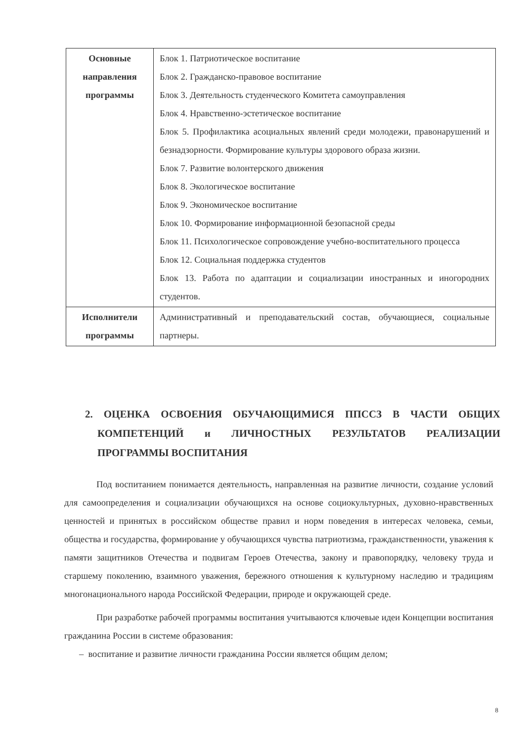| Основные направления программы | Блок 1. Патриотическое воспитание Блок 2. Гражданско-правовое воспитание Блок 3. Деятельность студенческого Комитета самоуправления Блок 4. Нравственно-эстетическое воспитание Блок 5. Профилактика асоциальных явлений среди молодежи, правонарушений и безнадзорности. Формирование культуры здорового образа жизни. Блок 7. Развитие волонтерского движения Блок 8. Экологическое воспитание Блок 9. Экономическое воспитание Блок 10. Формирование информационной безопасной среды Блок 11. Психологическое сопровождение учебно-воспитательного процесса Блок 12. Социальная поддержка студентов Блок 13. Работа по адаптации и социализации иностранных и иногородних студентов. |
| Исполнители программы | Административный и преподавательский состав, обучающиеся, социальные партнеры. |
2. ОЦЕНКА ОСВОЕНИЯ ОБУЧАЮЩИМИСЯ ППССЗ В ЧАСТИ ОБЩИХ КОМПЕТЕНЦИЙ и ЛИЧНОСТНЫХ РЕЗУЛЬТАТОВ РЕАЛИЗАЦИИ ПРОГРАММЫ ВОСПИТАНИЯ
Под воспитанием понимается деятельность, направленная на развитие личности, создание условий для самоопределения и социализации обучающихся на основе социокультурных, духовно-нравственных ценностей и принятых в российском обществе правил и норм поведения в интересах человека, семьи, общества и государства, формирование у обучающихся чувства патриотизма, гражданственности, уважения к памяти защитников Отечества и подвигам Героев Отечества, закону и правопорядку, человеку труда и старшему поколению, взаимного уважения, бережного отношения к культурному наследию и традициям многонационального народа Российской Федерации, природе и окружающей среде.
При разработке рабочей программы воспитания учитываются ключевые идеи Концепции воспитания гражданина России в системе образования:
– воспитание и развитие личности гражданина России является общим делом;
8